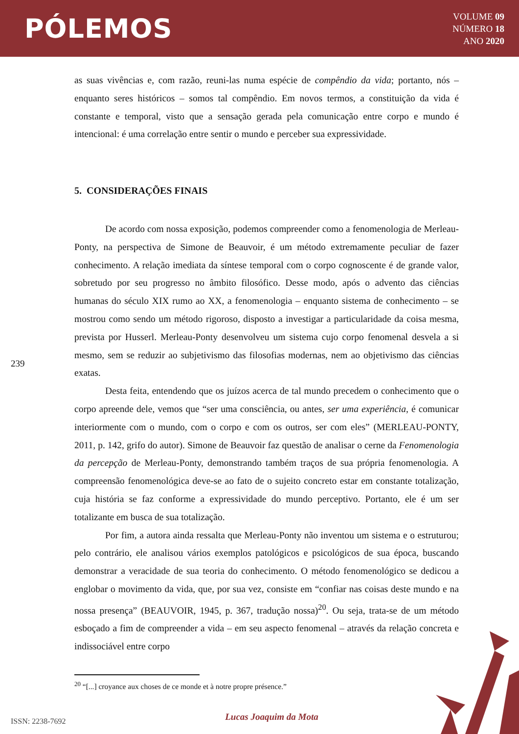PÓLEMOS
VOLUME 09
NÚMERO 18
ANO 2020
as suas vivências e, com razão, reuni-las numa espécie de compêndio da vida; portanto, nós – enquanto seres históricos – somos tal compêndio. Em novos termos, a constituição da vida é constante e temporal, visto que a sensação gerada pela comunicação entre corpo e mundo é intencional: é uma correlação entre sentir o mundo e perceber sua expressividade.
5. CONSIDERAÇÕES FINAIS
De acordo com nossa exposição, podemos compreender como a fenomenologia de Merleau-Ponty, na perspectiva de Simone de Beauvoir, é um método extremamente peculiar de fazer conhecimento. A relação imediata da síntese temporal com o corpo cognoscente é de grande valor, sobretudo por seu progresso no âmbito filosófico. Desse modo, após o advento das ciências humanas do século XIX rumo ao XX, a fenomenologia – enquanto sistema de conhecimento – se mostrou como sendo um método rigoroso, disposto a investigar a particularidade da coisa mesma, prevista por Husserl. Merleau-Ponty desenvolveu um sistema cujo corpo fenomenal desvela a si mesmo, sem se reduzir ao subjetivismo das filosofias modernas, nem ao objetivismo das ciências exatas.
Desta feita, entendendo que os juízos acerca de tal mundo precedem o conhecimento que o corpo apreende dele, vemos que “ser uma consciência, ou antes, ser uma experiência, é comunicar interiormente com o mundo, com o corpo e com os outros, ser com eles” (MERLEAU-PONTY, 2011, p. 142, grifo do autor). Simone de Beauvoir faz questão de analisar o cerne da Fenomenologia da percepção de Merleau-Ponty, demonstrando também traços de sua própria fenomenologia. A compreensão fenomenológica deve-se ao fato de o sujeito concreto estar em constante totalização, cuja história se faz conforme a expressividade do mundo perceptivo. Portanto, ele é um ser totalizante em busca de sua totalização.
Por fim, a autora ainda ressalta que Merleau-Ponty não inventou um sistema e o estruturou; pelo contrário, ele analisou vários exemplos patológicos e psicológicos de sua época, buscando demonstrar a veracidade de sua teoria do conhecimento. O método fenomenológico se dedicou a englobar o movimento da vida, que, por sua vez, consiste em “confiar nas coisas deste mundo e na nossa presença” (BEAUVOIR, 1945, p. 367, tradução nossa)<sup>20</sup>. Ou seja, trata-se de um método esboçado a fim de compreender a vida – em seu aspecto fenomenal – através da relação concreta e indissociável entre corpo
239
<sup>20</sup> “[...] croyance aux choses de ce monde et à notre propre présence.”
Lucas Joaquim da Mota
ISSN: 2238-7692